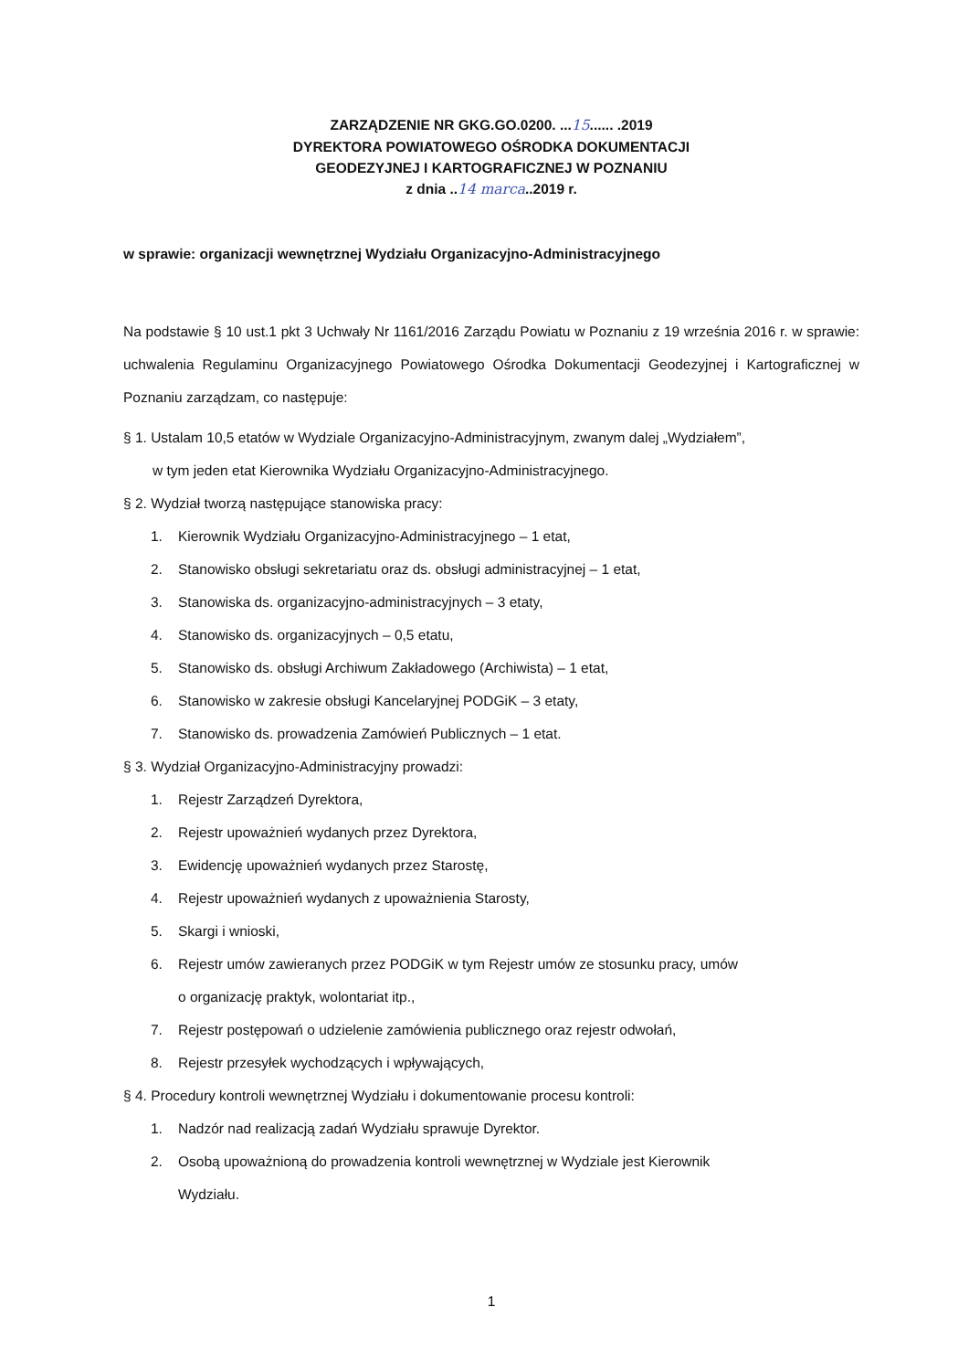ZARZĄDZENIE NR GKG.GO.0200. ...15...... .2019
DYREKTORA POWIATOWEGO OŚRODKA DOKUMENTACJI
GEODEZYJNEJ I KARTOGRAFICZNEJ W POZNANIU
z dnia ..14 marca..2019 r.
w sprawie: organizacji wewnętrznej Wydziału Organizacyjno-Administracyjnego
Na podstawie § 10 ust.1 pkt 3 Uchwały Nr 1161/2016 Zarządu Powiatu w Poznaniu z 19 września 2016 r. w sprawie: uchwalenia Regulaminu Organizacyjnego Powiatowego Ośrodka Dokumentacji Geodezyjnej i Kartograficznej w Poznaniu zarządzam, co następuje:
§ 1. Ustalam 10,5 etatów w Wydziale Organizacyjno-Administracyjnym, zwanym dalej „Wydziałem”,
w tym jeden etat Kierownika Wydziału Organizacyjno-Administracyjnego.
§ 2. Wydział tworzą następujące stanowiska pracy:
1. Kierownik Wydziału Organizacyjno-Administracyjnego – 1 etat,
2. Stanowisko obsługi sekretariatu oraz ds. obsługi administracyjnej – 1 etat,
3. Stanowiska ds. organizacyjno-administracyjnych – 3 etaty,
4. Stanowisko ds. organizacyjnych – 0,5 etatu,
5. Stanowisko ds. obsługi Archiwum Zakładowego (Archiwista) – 1 etat,
6. Stanowisko w zakresie obsługi Kancelaryjnej PODGiK – 3 etaty,
7. Stanowisko ds. prowadzenia Zamówień Publicznych – 1 etat.
§ 3. Wydział Organizacyjno-Administracyjny prowadzi:
1. Rejestr Zarządzeń Dyrektora,
2. Rejestr upoważnień wydanych przez Dyrektora,
3. Ewidencję upoważnień wydanych przez Starostę,
4. Rejestr upoważnień wydanych z upoważnienia Starosty,
5. Skargi i wnioski,
6. Rejestr umów zawieranych przez PODGiK w tym Rejestr umów ze stosunku pracy, umów
o organizację praktyk, wolontariat itp.,
7. Rejestr postępowań o udzielenie zamówienia publicznego oraz rejestr odwołań,
8. Rejestr przesyłek wychodzących i wpływających,
§ 4. Procedury kontroli wewnętrznej Wydziału i dokumentowanie procesu kontroli:
1. Nadzór nad realizacją zadań Wydziału sprawuje Dyrektor.
2. Osobą upoważnioną do prowadzenia kontroli wewnętrznej w Wydziale jest Kierownik
Wydziału.
1